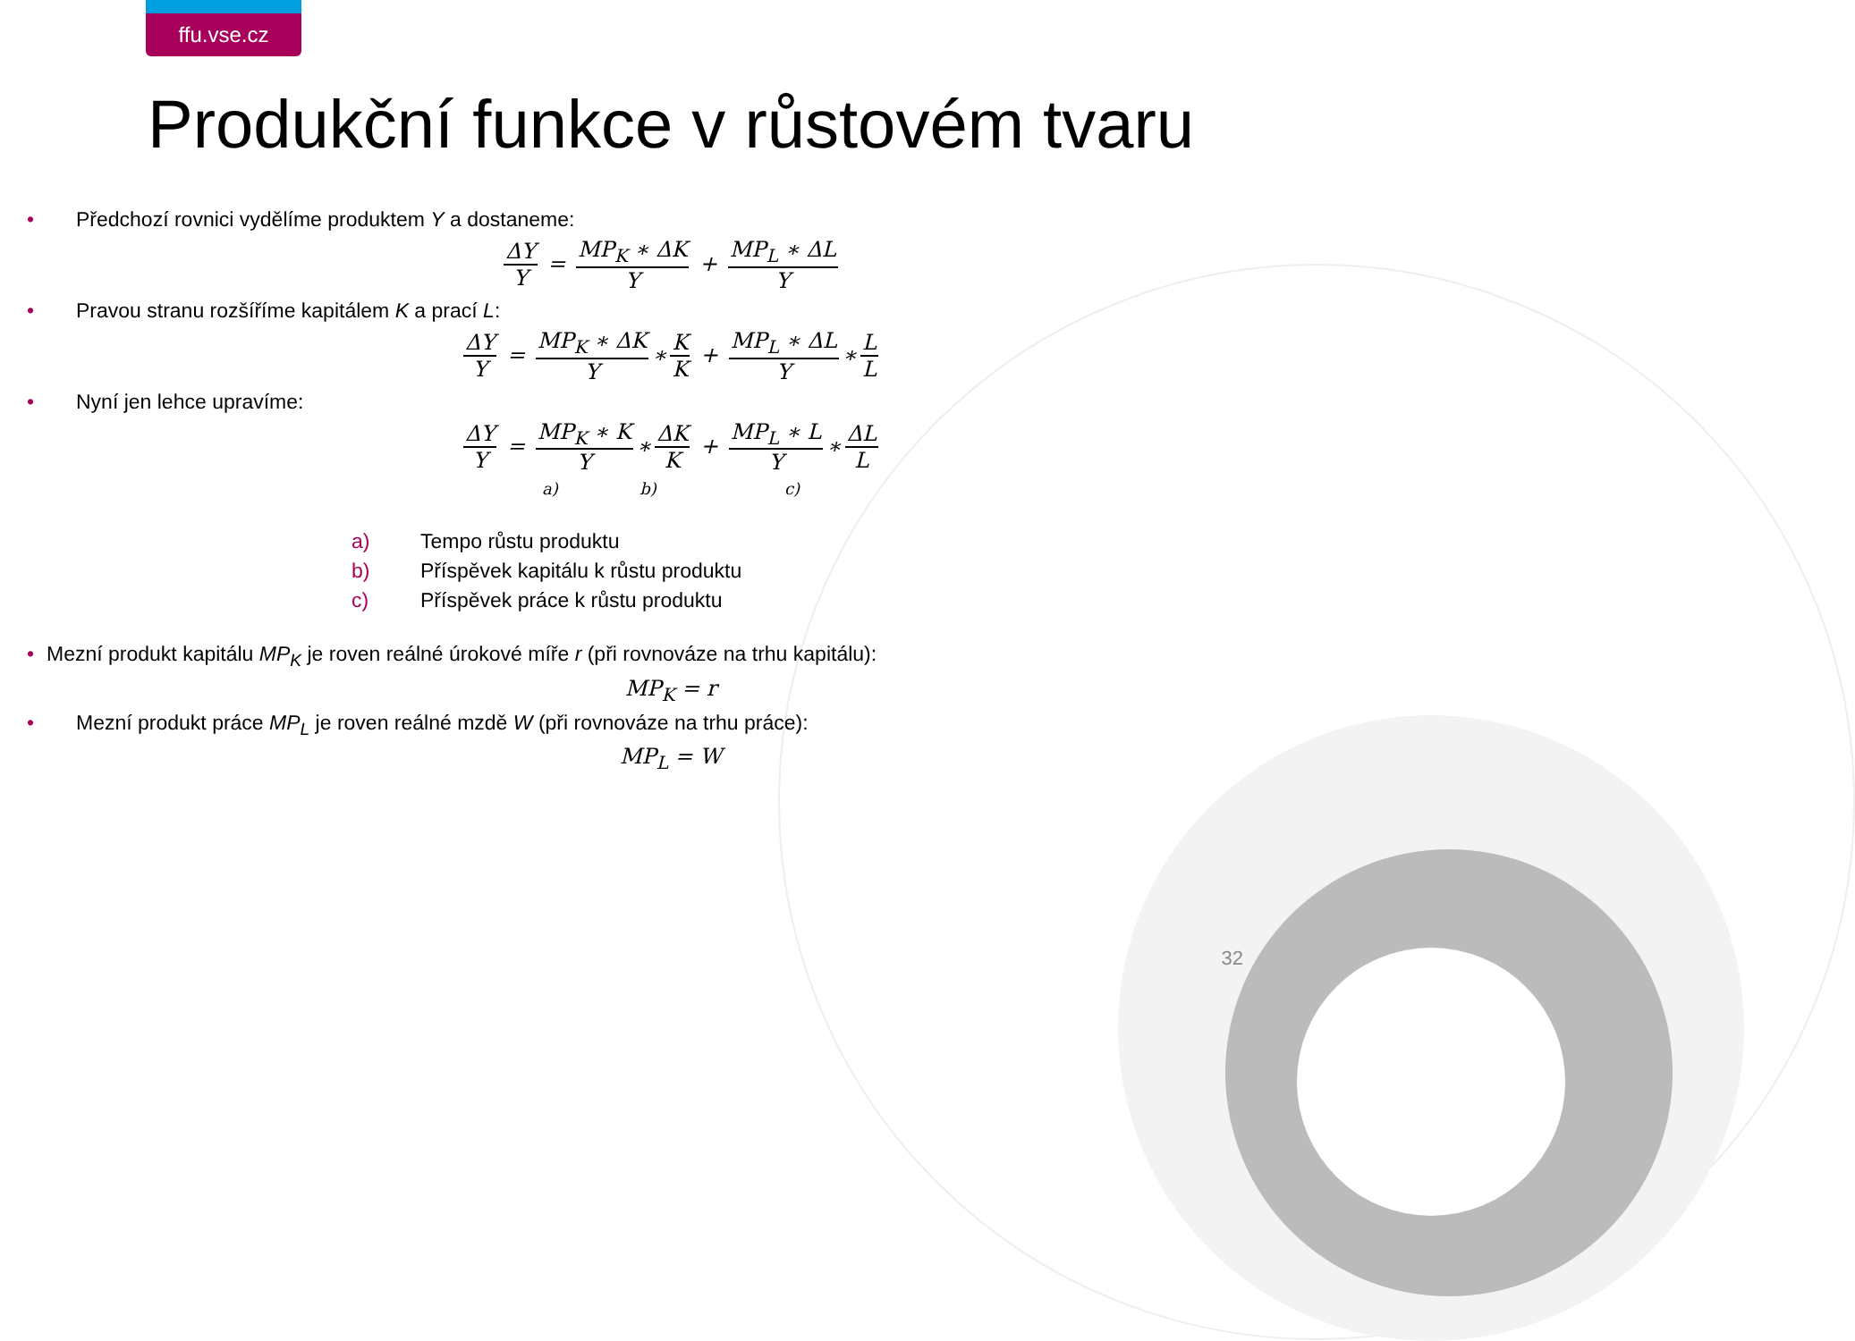ffu.vse.cz
Produkční funkce v růstovém tvaru
• Předchozí rovnici vydělíme produktem Y a dostaneme:
ΔY Y = MP<sub>K</sub> ∗ ΔK Y + MP<sub>L</sub> ∗ ΔL Y
• Pravou stranu rozšíříme kapitálem K a prací L:
ΔY Y = MP<sub>K</sub> ∗ ΔK Y ∗ K K + MP<sub>L</sub> ∗ ΔL Y ∗ L L
• Nyní jen lehce upravíme:
ΔY Y = MP<sub>K</sub> ∗ K Y ∗ ΔK K + MP<sub>L</sub> ∗ L Y ∗ ΔL L
a) b) c)
a) Tempo růstu produktu
b) Příspěvek kapitálu k růstu produktu
c) Příspěvek práce k růstu produktu
• Mezní produkt kapitálu MP<sub>K</sub> je roven reálné úrokové míře r (při rovnováze na trhu kapitálu):
MP<sub>K</sub> = r
• Mezní produkt práce MP<sub>L</sub> je roven reálné mzdě W (při rovnováze na trhu práce):
MP<sub>L</sub> = W
32